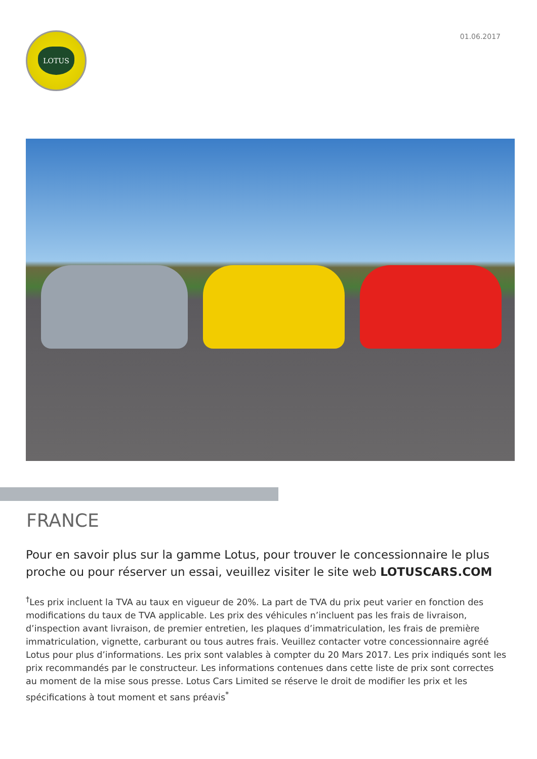LOTUS
01.06.2017
FRANCE
Pour en savoir plus sur la gamme Lotus, pour trouver le concessionnaire le plus proche ou pour réserver un essai, veuillez visiter le site web LOTUSCARS.COM
<sup>†</sup> Les prix incluent la TVA au taux en vigueur de 20%. La part de TVA du prix peut varier en fonction des modifications du taux de TVA applicable. Les prix des véhicules n’incluent pas les frais de livraison, d’inspection avant livraison, de premier entretien, les plaques d’immatriculation, les frais de première immatriculation, vignette, carburant ou tous autres frais. Veuillez contacter votre concessionnaire agréé Lotus pour plus d’informations. Les prix sont valables à compter du 20 Mars 2017. Les prix indiqués sont les prix recommandés par le constructeur. Les informations contenues dans cette liste de prix sont correctes au moment de la mise sous presse. Lotus Cars Limited se réserve le droit de modifier les prix et les spécifications à tout moment et sans préavis<sup>*</sup>